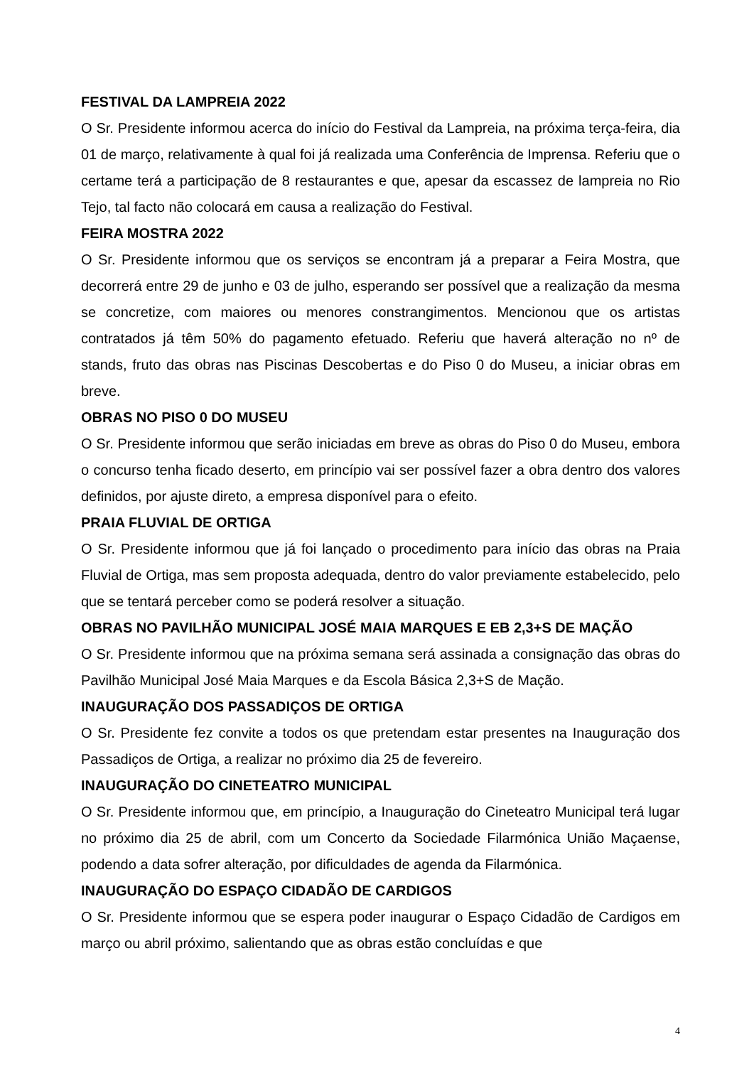FESTIVAL DA LAMPREIA 2022
O Sr. Presidente informou acerca do início do Festival da Lampreia, na próxima terça-feira, dia 01 de março, relativamente à qual foi já realizada uma Conferência de Imprensa. Referiu que o certame terá a participação de 8 restaurantes e que, apesar da escassez de lampreia no Rio Tejo, tal facto não colocará em causa a realização do Festival.
FEIRA MOSTRA 2022
O Sr. Presidente informou que os serviços se encontram já a preparar a Feira Mostra, que decorrerá entre 29 de junho e 03 de julho, esperando ser possível que a realização da mesma se concretize, com maiores ou menores constrangimentos. Mencionou que os artistas contratados já têm 50% do pagamento efetuado. Referiu que haverá alteração no nº de stands, fruto das obras nas Piscinas Descobertas e do Piso 0 do Museu, a iniciar obras em breve.
OBRAS NO PISO 0 DO MUSEU
O Sr. Presidente informou que serão iniciadas em breve as obras do Piso 0 do Museu, embora o concurso tenha ficado deserto, em princípio vai ser possível fazer a obra dentro dos valores definidos, por ajuste direto, a empresa disponível para o efeito.
PRAIA FLUVIAL DE ORTIGA
O Sr. Presidente informou que já foi lançado o procedimento para início das obras na Praia Fluvial de Ortiga, mas sem proposta adequada, dentro do valor previamente estabelecido, pelo que se tentará perceber como se poderá resolver a situação.
OBRAS NO PAVILHÃO MUNICIPAL JOSÉ MAIA MARQUES E EB 2,3+S DE MAÇÃO
O Sr. Presidente informou que na próxima semana será assinada a consignação das obras do Pavilhão Municipal José Maia Marques e da Escola Básica 2,3+S de Mação.
INAUGURAÇÃO DOS PASSADIÇOS DE ORTIGA
O Sr. Presidente fez convite a todos os que pretendam estar presentes na Inauguração dos Passadiços de Ortiga, a realizar no próximo dia 25 de fevereiro.
INAUGURAÇÃO DO CINETEATRO MUNICIPAL
O Sr. Presidente informou que, em princípio, a Inauguração do Cineteatro Municipal terá lugar no próximo dia 25 de abril, com um Concerto da Sociedade Filarmónica União Maçaense, podendo a data sofrer alteração, por dificuldades de agenda da Filarmónica.
INAUGURAÇÃO DO ESPAÇO CIDADÃO DE CARDIGOS
O Sr. Presidente informou que se espera poder inaugurar o Espaço Cidadão de Cardigos em março ou abril próximo, salientando que as obras estão concluídas e que
4